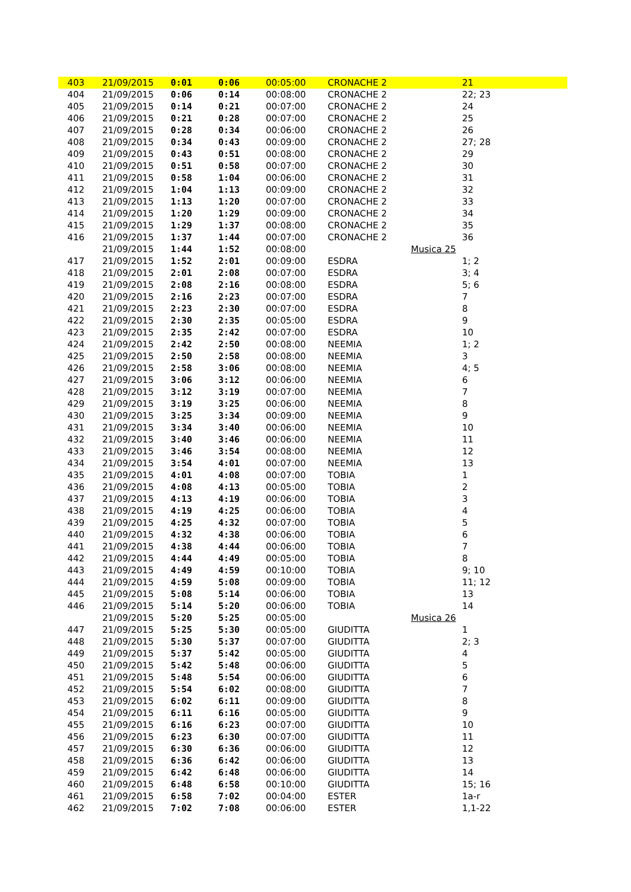| 403 | 21/09/2015 | 0:01 | 0:06 | 00:05:00 | CRONACHE 2 | | 21 |
| 404 | 21/09/2015 | 0:06 | 0:14 | 00:08:00 | CRONACHE 2 | | 22; 23 |
| 405 | 21/09/2015 | 0:14 | 0:21 | 00:07:00 | CRONACHE 2 | | 24 |
| 406 | 21/09/2015 | 0:21 | 0:28 | 00:07:00 | CRONACHE 2 | | 25 |
| 407 | 21/09/2015 | 0:28 | 0:34 | 00:06:00 | CRONACHE 2 | | 26 |
| 408 | 21/09/2015 | 0:34 | 0:43 | 00:09:00 | CRONACHE 2 | | 27; 28 |
| 409 | 21/09/2015 | 0:43 | 0:51 | 00:08:00 | CRONACHE 2 | | 29 |
| 410 | 21/09/2015 | 0:51 | 0:58 | 00:07:00 | CRONACHE 2 | | 30 |
| 411 | 21/09/2015 | 0:58 | 1:04 | 00:06:00 | CRONACHE 2 | | 31 |
| 412 | 21/09/2015 | 1:04 | 1:13 | 00:09:00 | CRONACHE 2 | | 32 |
| 413 | 21/09/2015 | 1:13 | 1:20 | 00:07:00 | CRONACHE 2 | | 33 |
| 414 | 21/09/2015 | 1:20 | 1:29 | 00:09:00 | CRONACHE 2 | | 34 |
| 415 | 21/09/2015 | 1:29 | 1:37 | 00:08:00 | CRONACHE 2 | | 35 |
| 416 | 21/09/2015 | 1:37 | 1:44 | 00:07:00 | CRONACHE 2 | | 36 |
| | 21/09/2015 | 1:44 | 1:52 | 00:08:00 | | Musica 25 | |
| 417 | 21/09/2015 | 1:52 | 2:01 | 00:09:00 | ESDRA | | 1; 2 |
| 418 | 21/09/2015 | 2:01 | 2:08 | 00:07:00 | ESDRA | | 3; 4 |
| 419 | 21/09/2015 | 2:08 | 2:16 | 00:08:00 | ESDRA | | 5; 6 |
| 420 | 21/09/2015 | 2:16 | 2:23 | 00:07:00 | ESDRA | | 7 |
| 421 | 21/09/2015 | 2:23 | 2:30 | 00:07:00 | ESDRA | | 8 |
| 422 | 21/09/2015 | 2:30 | 2:35 | 00:05:00 | ESDRA | | 9 |
| 423 | 21/09/2015 | 2:35 | 2:42 | 00:07:00 | ESDRA | | 10 |
| 424 | 21/09/2015 | 2:42 | 2:50 | 00:08:00 | NEEMIA | | 1; 2 |
| 425 | 21/09/2015 | 2:50 | 2:58 | 00:08:00 | NEEMIA | | 3 |
| 426 | 21/09/2015 | 2:58 | 3:06 | 00:08:00 | NEEMIA | | 4; 5 |
| 427 | 21/09/2015 | 3:06 | 3:12 | 00:06:00 | NEEMIA | | 6 |
| 428 | 21/09/2015 | 3:12 | 3:19 | 00:07:00 | NEEMIA | | 7 |
| 429 | 21/09/2015 | 3:19 | 3:25 | 00:06:00 | NEEMIA | | 8 |
| 430 | 21/09/2015 | 3:25 | 3:34 | 00:09:00 | NEEMIA | | 9 |
| 431 | 21/09/2015 | 3:34 | 3:40 | 00:06:00 | NEEMIA | | 10 |
| 432 | 21/09/2015 | 3:40 | 3:46 | 00:06:00 | NEEMIA | | 11 |
| 433 | 21/09/2015 | 3:46 | 3:54 | 00:08:00 | NEEMIA | | 12 |
| 434 | 21/09/2015 | 3:54 | 4:01 | 00:07:00 | NEEMIA | | 13 |
| 435 | 21/09/2015 | 4:01 | 4:08 | 00:07:00 | TOBIA | | 1 |
| 436 | 21/09/2015 | 4:08 | 4:13 | 00:05:00 | TOBIA | | 2 |
| 437 | 21/09/2015 | 4:13 | 4:19 | 00:06:00 | TOBIA | | 3 |
| 438 | 21/09/2015 | 4:19 | 4:25 | 00:06:00 | TOBIA | | 4 |
| 439 | 21/09/2015 | 4:25 | 4:32 | 00:07:00 | TOBIA | | 5 |
| 440 | 21/09/2015 | 4:32 | 4:38 | 00:06:00 | TOBIA | | 6 |
| 441 | 21/09/2015 | 4:38 | 4:44 | 00:06:00 | TOBIA | | 7 |
| 442 | 21/09/2015 | 4:44 | 4:49 | 00:05:00 | TOBIA | | 8 |
| 443 | 21/09/2015 | 4:49 | 4:59 | 00:10:00 | TOBIA | | 9; 10 |
| 444 | 21/09/2015 | 4:59 | 5:08 | 00:09:00 | TOBIA | | 11; 12 |
| 445 | 21/09/2015 | 5:08 | 5:14 | 00:06:00 | TOBIA | | 13 |
| 446 | 21/09/2015 | 5:14 | 5:20 | 00:06:00 | TOBIA | | 14 |
| | 21/09/2015 | 5:20 | 5:25 | 00:05:00 | | Musica 26 | |
| 447 | 21/09/2015 | 5:25 | 5:30 | 00:05:00 | GIUDITTA | | 1 |
| 448 | 21/09/2015 | 5:30 | 5:37 | 00:07:00 | GIUDITTA | | 2; 3 |
| 449 | 21/09/2015 | 5:37 | 5:42 | 00:05:00 | GIUDITTA | | 4 |
| 450 | 21/09/2015 | 5:42 | 5:48 | 00:06:00 | GIUDITTA | | 5 |
| 451 | 21/09/2015 | 5:48 | 5:54 | 00:06:00 | GIUDITTA | | 6 |
| 452 | 21/09/2015 | 5:54 | 6:02 | 00:08:00 | GIUDITTA | | 7 |
| 453 | 21/09/2015 | 6:02 | 6:11 | 00:09:00 | GIUDITTA | | 8 |
| 454 | 21/09/2015 | 6:11 | 6:16 | 00:05:00 | GIUDITTA | | 9 |
| 455 | 21/09/2015 | 6:16 | 6:23 | 00:07:00 | GIUDITTA | | 10 |
| 456 | 21/09/2015 | 6:23 | 6:30 | 00:07:00 | GIUDITTA | | 11 |
| 457 | 21/09/2015 | 6:30 | 6:36 | 00:06:00 | GIUDITTA | | 12 |
| 458 | 21/09/2015 | 6:36 | 6:42 | 00:06:00 | GIUDITTA | | 13 |
| 459 | 21/09/2015 | 6:42 | 6:48 | 00:06:00 | GIUDITTA | | 14 |
| 460 | 21/09/2015 | 6:48 | 6:58 | 00:10:00 | GIUDITTA | | 15; 16 |
| 461 | 21/09/2015 | 6:58 | 7:02 | 00:04:00 | ESTER | | 1a-r |
| 462 | 21/09/2015 | 7:02 | 7:08 | 00:06:00 | ESTER | | 1,1-22 |